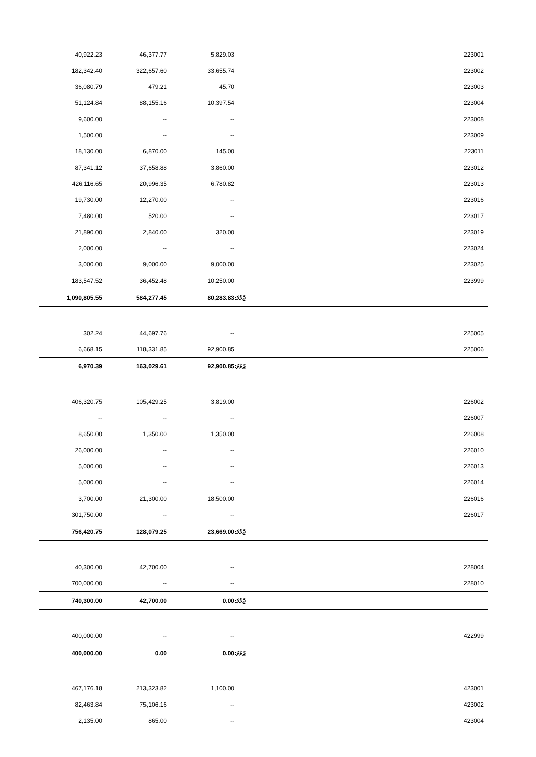| 40,922.23 | 46,377.77 | 5,829.03 | | 223001 |
| 182,342.40 | 322,657.60 | 33,655.74 | | 223002 |
| 36,080.79 | 479.21 | 45.70 | | 223003 |
| 51,124.84 | 88,155.16 | 10,397.54 | | 223004 |
| 9,600.00 | -- | -- | | 223008 |
| 1,500.00 | -- | -- | | 223009 |
| 18,130.00 | 6,870.00 | 145.00 | | 223011 |
| 87,341.12 | 37,658.88 | 3,860.00 | | 223012 |
| 426,116.65 | 20,996.35 | 6,780.82 | | 223013 |
| 19,730.00 | 12,270.00 | -- | | 223016 |
| 7,480.00 | 520.00 | -- | | 223017 |
| 21,890.00 | 2,840.00 | 320.00 | | 223019 |
| 2,000.00 | -- | -- | | 223024 |
| 3,000.00 | 9,000.00 | 9,000.00 | | 223025 |
| 183,547.52 | 36,452.48 | 10,250.00 | | 223999 |
| 1,090,805.55 | 584,277.45 | 80,283.83 | ޖުމްލަ: | |
| 302.24 | 44,697.76 | -- | | 225005 |
| 6,668.15 | 118,331.85 | 92,900.85 | | 225006 |
| 6,970.39 | 163,029.61 | 92,900.85 | ޖުމްލަ: | |
| 406,320.75 | 105,429.25 | 3,819.00 | | 226002 |
| -- | -- | -- | | 226007 |
| 8,650.00 | 1,350.00 | 1,350.00 | | 226008 |
| 26,000.00 | -- | -- | | 226010 |
| 5,000.00 | -- | -- | | 226013 |
| 5,000.00 | -- | -- | | 226014 |
| 3,700.00 | 21,300.00 | 18,500.00 | | 226016 |
| 301,750.00 | -- | -- | | 226017 |
| 756,420.75 | 128,079.25 | 23,669.00 | ޖުމްލަ: | |
| 40,300.00 | 42,700.00 | -- | | 228004 |
| 700,000.00 | -- | -- | | 228010 |
| 740,300.00 | 42,700.00 | 0.00 | ޖުމްލަ: | |
| 400,000.00 | -- | -- | | 422999 |
| 400,000.00 | 0.00 | 0.00 | ޖުމްލަ: | |
| 467,176.18 | 213,323.82 | 1,100.00 | | 423001 |
| 82,463.84 | 75,106.16 | -- | | 423002 |
| 2,135.00 | 865.00 | -- | | 423004 |